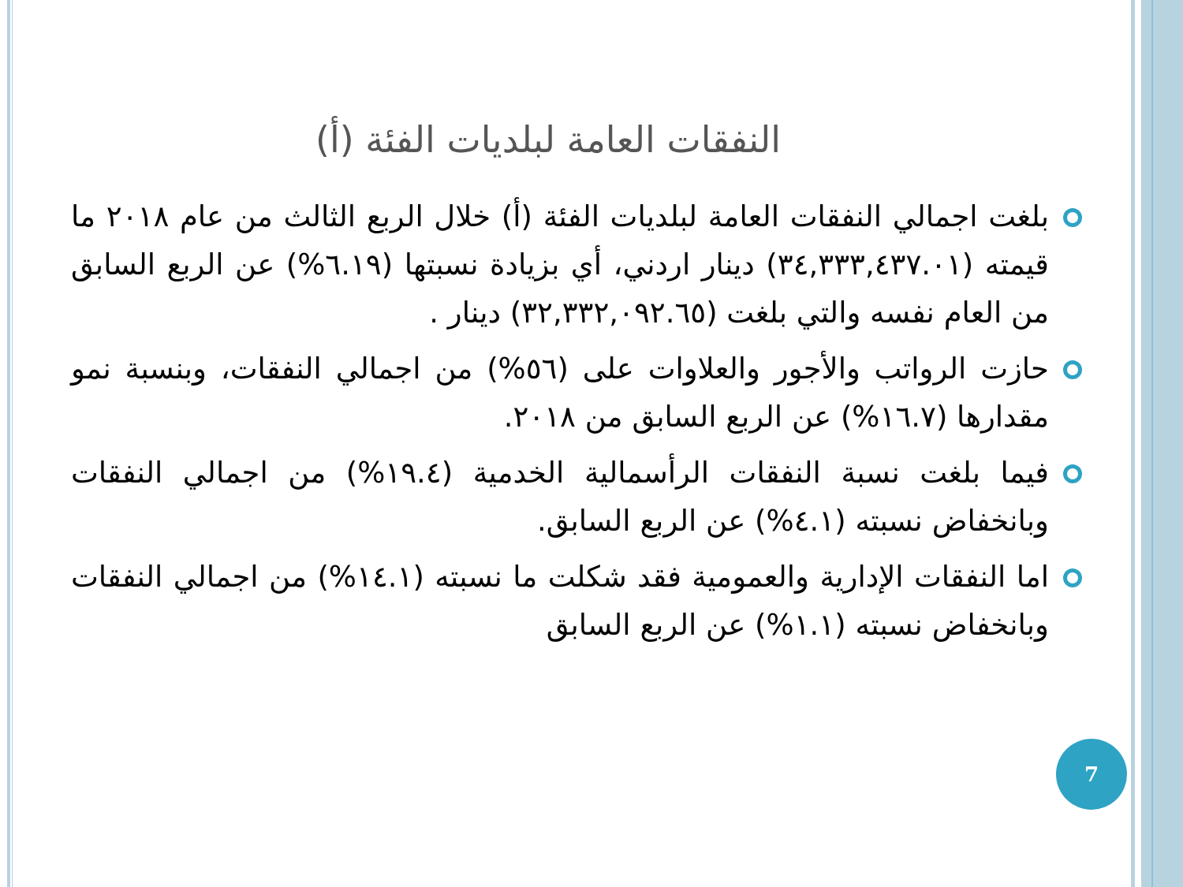النفقات العامة لبلديات الفئة (أ)
بلغت اجمالي النفقات العامة لبلديات الفئة (أ) خلال الربع الثالث من عام ٢٠١٨ ما قيمته (٣٤,٣٣٣,٤٣٧.٠١) دينار اردني، أي بزيادة نسبتها (٦.١٩%) عن الربع السابق من العام نفسه والتي بلغت (٣٢,٣٣٢,٠٩٢.٦٥) دينار .
حازت الرواتب والأجور والعلاوات على (٥٦%) من اجمالي النفقات، وبنسبة نمو مقدارها (١٦.٧%) عن الربع السابق من ٢٠١٨.
فيما بلغت نسبة النفقات الرأسمالية الخدمية (١٩.٤%) من اجمالي النفقات وبانخفاض نسبته (٤.١%) عن الربع السابق.
اما النفقات الإدارية والعمومية فقد شكلت ما نسبته (١٤.١%) من اجمالي النفقات وبانخفاض نسبته (١.١%) عن الربع السابق
7